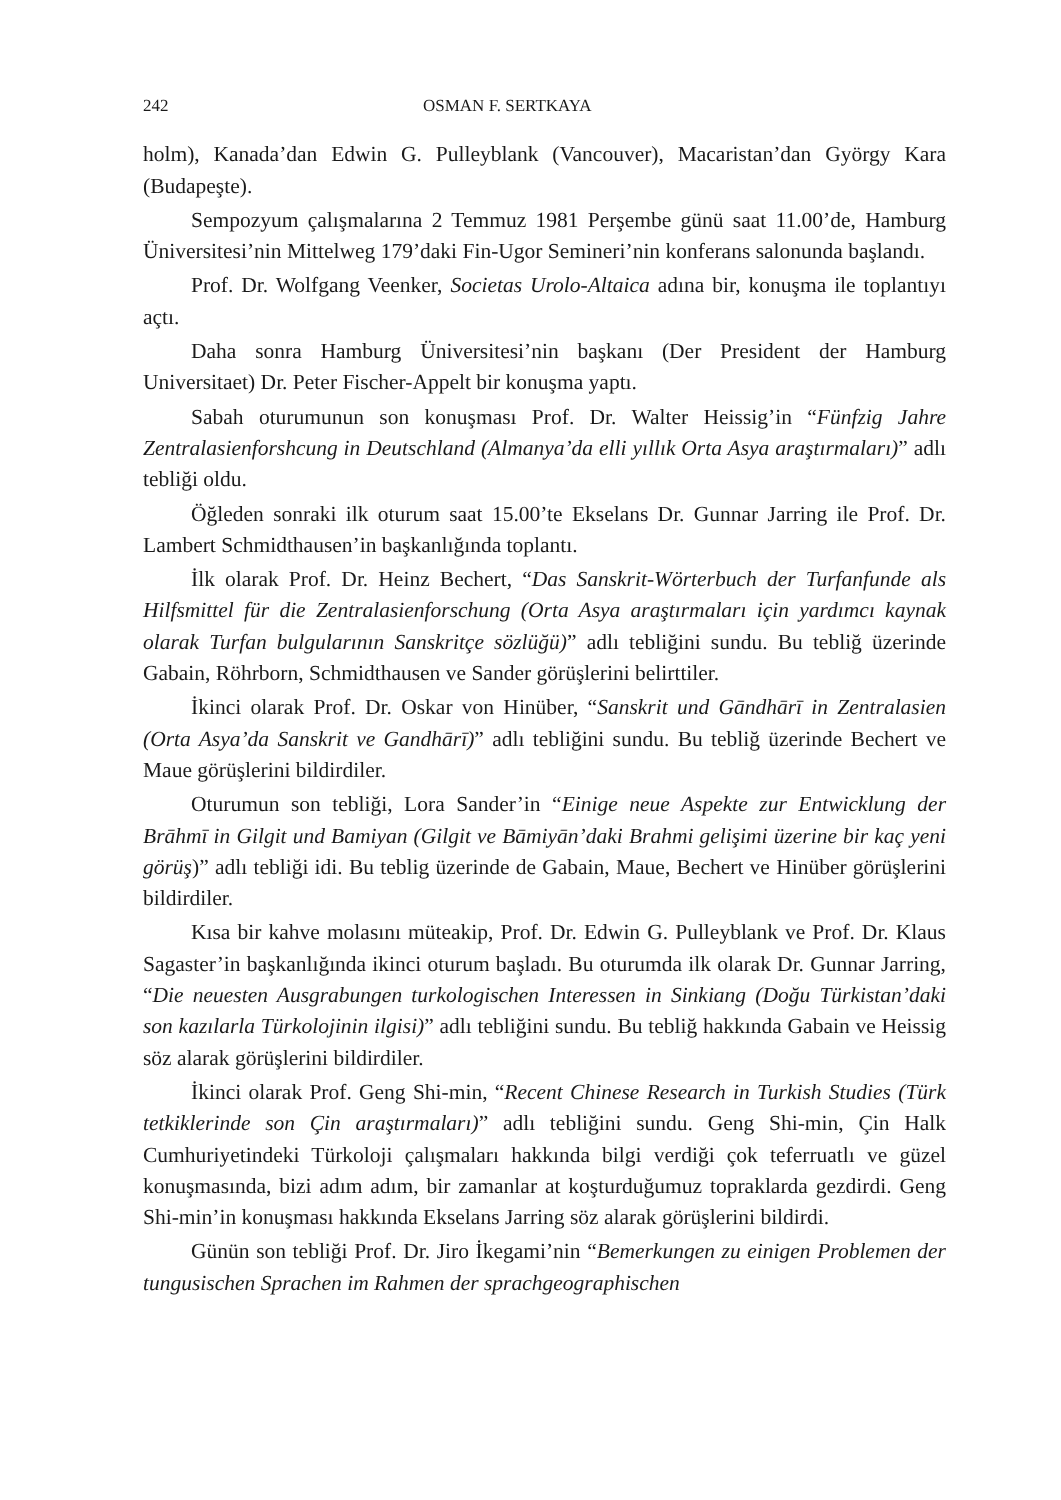242 OSMAN F. SERTKAYA
holm), Kanada’dan Edwin G. Pulleyblank (Vancouver), Macaristan’dan György Kara (Budapeşte).
Sempozyum çalışmalarına 2 Temmuz 1981 Perşembe günü saat 11.00’de, Hamburg Üniversitesi’nin Mittelweg 179’daki Fin-Ugor Semineri’nin konferans salonunda başlandı.
Prof. Dr. Wolfgang Veenker, Societas Urolo-Altaica adına bir, konuşma ile toplantıyı açtı.
Daha sonra Hamburg Üniversitesi’nin başkanı (Der President der Hamburg Universitaet) Dr. Peter Fischer-Appelt bir konuşma yaptı.
Sabah oturumunun son konuşması Prof. Dr. Walter Heissig’in “Fünfzig Jahre Zentralasienforshcung in Deutschland (Almanya’da elli yıllık Orta Asya araştırmaları)” adlı tebliği oldu.
Öğleden sonraki ilk oturum saat 15.00’te Ekselans Dr. Gunnar Jarring ile Prof. Dr. Lambert Schmidthausen’in başkanlığında toplantı.
İlk olarak Prof. Dr. Heinz Bechert, “Das Sanskrit-Wörterbuch der Turfanfunde als Hilfsmittel für die Zentralasienforschung (Orta Asya araştırmaları için yardımcı kaynak olarak Turfan bulgularının Sanskritçe sözlüğü)” adlı tebliğini sundu. Bu tebliğ üzerinde Gabain, Röhrborn, Schmidthausen ve Sander görüşlerini belirttiler.
İkinci olarak Prof. Dr. Oskar von Hinüber, “Sanskrit und Gāndhārī in Zentralasien (Orta Asya’da Sanskrit ve Gandhārī)” adlı tebliğini sundu. Bu tebliğ üzerinde Bechert ve Maue görüşlerini bildirdiler.
Oturumun son tebliği, Lora Sander’in “Einige neue Aspekte zur Entwicklung der Brāhmī in Gilgit und Bamiyan (Gilgit ve Bāmiyān’daki Brahmi gelişimi üzerine bir kaç yeni görüş)” adlı tebliği idi. Bu teblig üzerinde de Gabain, Maue, Bechert ve Hinüber görüşlerini bildirdiler.
Kısa bir kahve molasını müteakip, Prof. Dr. Edwin G. Pulleyblank ve Prof. Dr. Klaus Sagaster’in başkanlığında ikinci oturum başladı. Bu oturumda ilk olarak Dr. Gunnar Jarring, “Die neuesten Ausgrabungen turkologischen Interessen in Sinkiang (Doğu Türkistan’daki son kazılarla Türkolojinin ilgisi)” adlı tebliğini sundu. Bu tebliğ hakkında Gabain ve Heissig söz alarak görüşlerini bildirdiler.
İkinci olarak Prof. Geng Shi-min, “Recent Chinese Research in Turkish Studies (Türk tetkiklerinde son Çin araştırmaları)” adlı tebliğini sundu. Geng Shi-min, Çin Halk Cumhuriyetindeki Türkoloji çalışmaları hakkında bilgi verdiği çok teferruatlı ve güzel konuşmasında, bizi adım adım, bir zamanlar at koşturduğumuz topraklarda gezdirdi. Geng Shi-min’in konuşması hakkında Ekselans Jarring söz alarak görüşlerini bildirdi.
Günün son tebliği Prof. Dr. Jiro İkegami’nin “Bemerkungen zu einigen Problemen der tungusischen Sprachen im Rahmen der sprachgeographischen